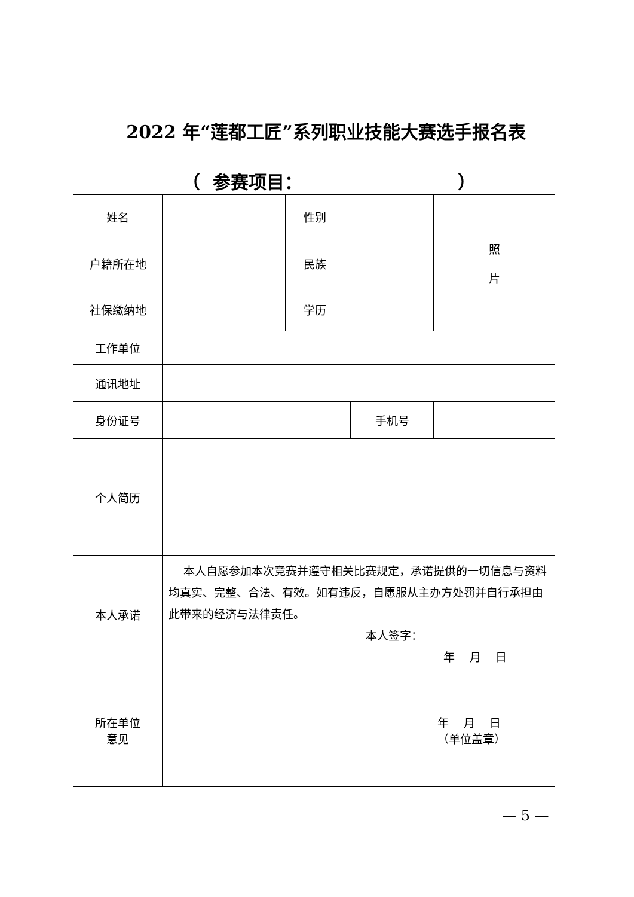2022 年“莲都工匠”系列职业技能大赛选手报名表
（ 参赛项目： ）
| 姓名 | | 性别 | | | 照 片 |
| 户籍所在地 | | 民族 | | | |
| 社保缴纳地 | | 学历 | | | |
| 工作单位 | | | | | |
| 通讯地址 | | | | | |
| 身份证号 | | | | 手机号 | |
| 个人简历 | | | | | |
| 本人承诺 | 本人自愿参加本次竞赛并遵守相关比赛规定，承诺提供的一切信息与资料均真实、完整、合法、有效。如有违反，自愿服从主办方处罚并自行承担由此带来的经济与法律责任。 本人签字： 年 月 日 | | | | |
| 所在单位 意见 | 年 月 日 （单位盖章） | | | | |
— 5 —